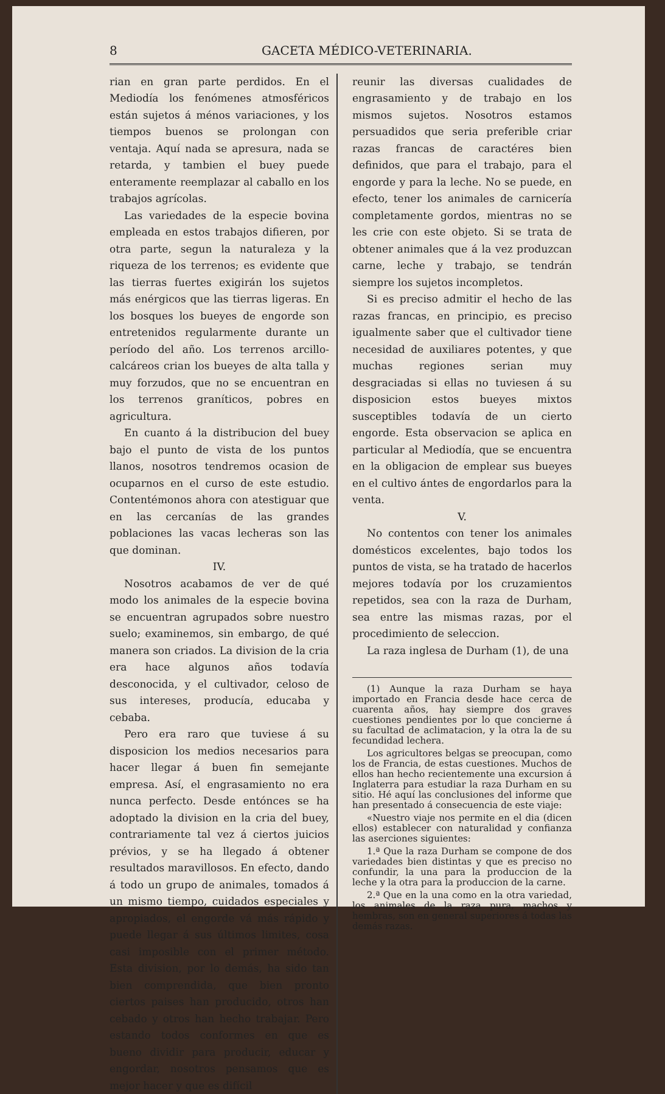8 GACETA MÉDICO-VETERINARIA.
rian en gran parte perdidos. En el Mediodía los fenómenes atmosféricos están sujetos á ménos variaciones, y los tiempos buenos se prolongan con ventaja. Aquí nada se apresura, nada se retarda, y tambien el buey puede enteramente reemplazar al caballo en los trabajos agrícolas.
Las variedades de la especie bovina empleada en estos trabajos difieren, por otra parte, segun la naturaleza y la riqueza de los terrenos; es evidente que las tierras fuertes exigirán los sujetos más enérgicos que las tierras ligeras. En los bosques los bueyes de engorde son entretenidos regularmente durante un período del año. Los terrenos arcillo-calcáreos crian los bueyes de alta talla y muy forzudos, que no se encuentran en los terrenos graníticos, pobres en agricultura.
En cuanto á la distribucion del buey bajo el punto de vista de los puntos llanos, nosotros tendremos ocasion de ocuparnos en el curso de este estudio. Contentémonos ahora con atestiguar que en las cercanías de las grandes poblaciones las vacas lecheras son las que dominan.
IV.
Nosotros acabamos de ver de qué modo los animales de la especie bovina se encuentran agrupados sobre nuestro suelo; examinemos, sin embargo, de qué manera son criados. La division de la cria era hace algunos años todavía desconocida, y el cultivador, celoso de sus intereses, producía, educaba y cebaba.
Pero era raro que tuviese á su disposicion los medios necesarios para hacer llegar á buen fin semejante empresa. Así, el engrasamiento no era nunca perfecto. Desde entónces se ha adoptado la division en la cria del buey, contrariamente tal vez á ciertos juicios prévios, y se ha llegado á obtener resultados maravillosos. En efecto, dando á todo un grupo de animales, tomados á un mismo tiempo, cuidados especiales y apropiados, el engorde vá más rápido y puede llegar á sus últimos limites, cosa casi imposible con el primer método. Esta division, por lo demás, ha sido tan bien comprendida, que bien pronto ciertos paises han producido, otros han cebado y otros han hecho trabajar. Pero estando todos conformes en que es bueno dividir para producir, educar y engordar, nosotros pensamos que es mejor hacer y que es difícil
reunir las diversas cualidades de engrasamiento y de trabajo en los mismos sujetos. Nosotros estamos persuadidos que seria preferible criar razas francas de caractéres bien definidos, que para el trabajo, para el engorde y para la leche. No se puede, en efecto, tener los animales de carnicería completamente gordos, mientras no se les crie con este objeto. Si se trata de obtener animales que á la vez produzcan carne, leche y trabajo, se tendrán siempre los sujetos incompletos.
Si es preciso admitir el hecho de las razas francas, en principio, es preciso igualmente saber que el cultivador tiene necesidad de auxiliares potentes, y que muchas regiones serian muy desgraciadas si ellas no tuviesen á su disposicion estos bueyes mixtos susceptibles todavía de un cierto engorde. Esta observacion se aplica en particular al Mediodía, que se encuentra en la obligacion de emplear sus bueyes en el cultivo ántes de engordarlos para la venta.
V.
No contentos con tener los animales domésticos excelentes, bajo todos los puntos de vista, se ha tratado de hacerlos mejores todavía por los cruzamientos repetidos, sea con la raza de Durham, sea entre las mismas razas, por el procedimiento de seleccion.
La raza inglesa de Durham (1), de una
(1) Aunque la raza Durham se haya importado en Francia desde hace cerca de cuarenta años, hay siempre dos graves cuestiones pendientes por lo que concierne á su facultad de aclimatacion, y la otra la de su fecundidad lechera.
Los agricultores belgas se preocupan, como los de Francia, de estas cuestiones. Muchos de ellos han hecho recientemente una excursion á Inglaterra para estudiar la raza Durham en su sitio. Hé aquí las conclusiones del informe que han presentado á consecuencia de este viaje:
«Nuestro viaje nos permite en el dia (dicen ellos) establecer con naturalidad y confianza las aserciones siguientes:
1.ª Que la raza Durham se compone de dos variedades bien distintas y que es preciso no confundir, la una para la produccion de la leche y la otra para la produccion de la carne.
2.ª Que en la una como en la otra variedad, los animales de la raza pura, machos y hembras, son en general superiores á todas las demás razas.